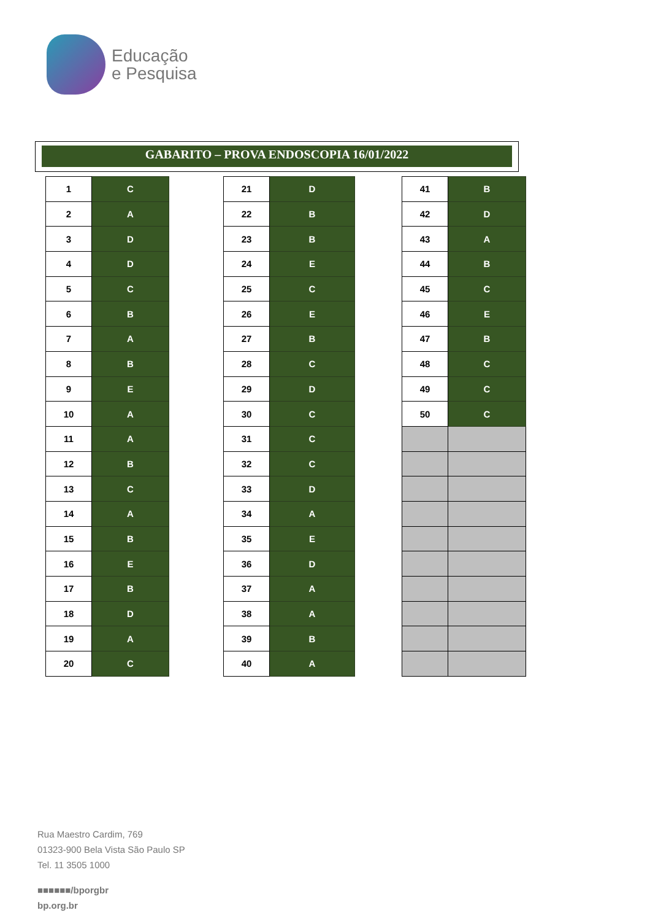Educação
e Pesquisa
GABARITO – PROVA ENDOSCOPIA 16/01/2022
| 1 | C |
| 2 | A |
| 3 | D |
| 4 | D |
| 5 | C |
| 6 | B |
| 7 | A |
| 8 | B |
| 9 | E |
| 10 | A |
| 11 | A |
| 12 | B |
| 13 | C |
| 14 | A |
| 15 | B |
| 16 | E |
| 17 | B |
| 18 | D |
| 19 | A |
| 20 | C |
| 21 | D |
| 22 | B |
| 23 | B |
| 24 | E |
| 25 | C |
| 26 | E |
| 27 | B |
| 28 | C |
| 29 | D |
| 30 | C |
| 31 | C |
| 32 | C |
| 33 | D |
| 34 | A |
| 35 | E |
| 36 | D |
| 37 | A |
| 38 | A |
| 39 | B |
| 40 | A |
| 41 | B |
| 42 | D |
| 43 | A |
| 44 | B |
| 45 | C |
| 46 | E |
| 47 | B |
| 48 | C |
| 49 | C |
| 50 | C |
Rua Maestro Cardim, 769
01323-900 Bela Vista São Paulo SP
Tel. 11 3505 1000
■■■■■■/bporgbr
bp.org.br